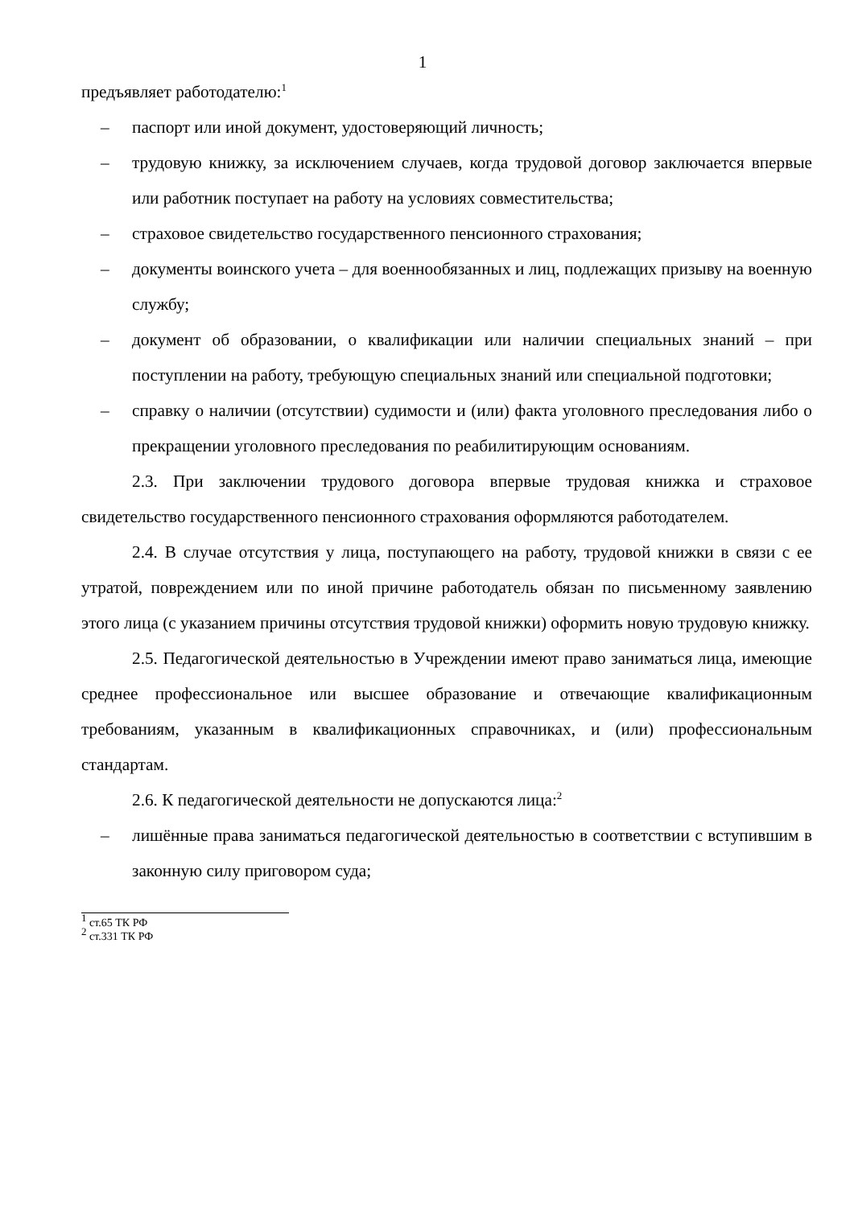1
предъявляет работодателю:<sup>1</sup>
– паспорт или иной документ, удостоверяющий личность;
– трудовую книжку, за исключением случаев, когда трудовой договор заключается впервые или работник поступает на работу на условиях совместительства;
– страховое свидетельство государственного пенсионного страхования;
– документы воинского учета – для военнообязанных и лиц, подлежащих призыву на военную службу;
– документ об образовании, о квалификации или наличии специальных знаний – при поступлении на работу, требующую специальных знаний или специальной подготовки;
– справку о наличии (отсутствии) судимости и (или) факта уголовного преследования либо о прекращении уголовного преследования по реабилитирующим основаниям.
2.3. При заключении трудового договора впервые трудовая книжка и страховое свидетельство государственного пенсионного страхования оформляются работодателем.
2.4. В случае отсутствия у лица, поступающего на работу, трудовой книжки в связи с ее утратой, повреждением или по иной причине работодатель обязан по письменному заявлению этого лица (с указанием причины отсутствия трудовой книжки) оформить новую трудовую книжку.
2.5. Педагогической деятельностью в Учреждении имеют право заниматься лица, имеющие среднее профессиональное или высшее образование и отвечающие квалификационным требованиям, указанным в квалификационных справочниках, и (или) профессиональным стандартам.
2.6. К педагогической деятельности не допускаются лица:<sup>2</sup>
– лишённые права заниматься педагогической деятельностью в соответствии с вступившим в законную силу приговором суда;
<sup>1</sup> ст.65 ТК РФ
<sup>2</sup> ст.331 ТК РФ